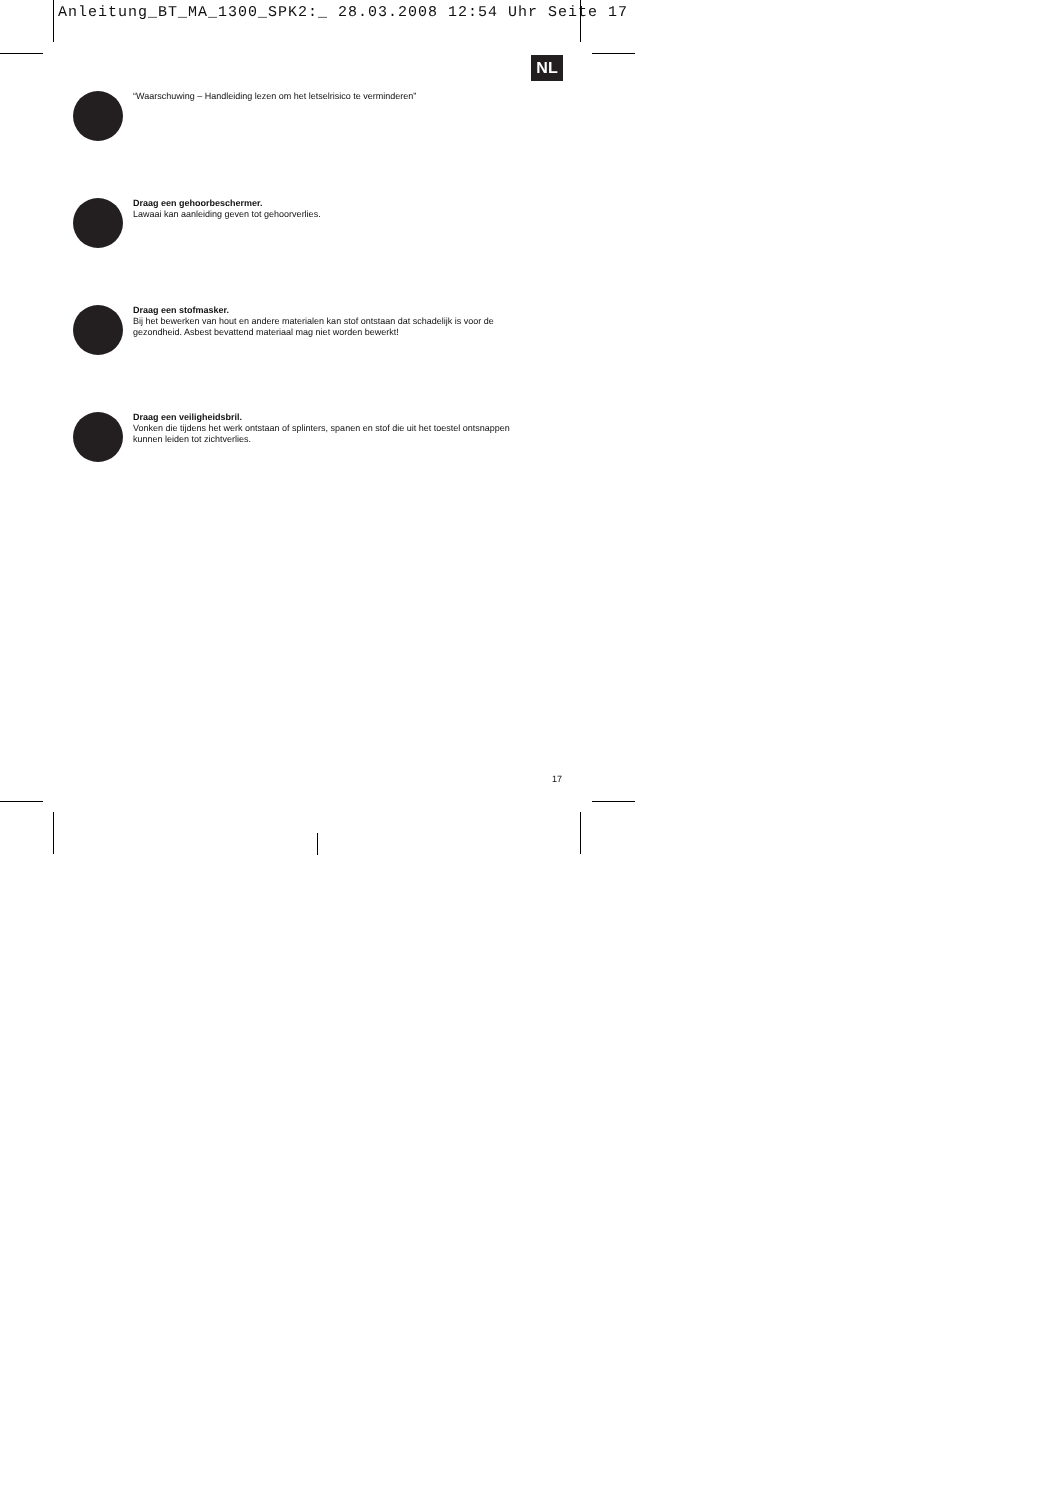Anleitung_BT_MA_1300_SPK2:_ 28.03.2008 12:54 Uhr Seite 17
NL
“Waarschuwing – Handleiding lezen om het letselrisico te verminderen”
Draag een gehoorbeschermer.
Lawaai kan aanleiding geven tot gehoorverlies.
Draag een stofmasker.
Bij het bewerken van hout en andere materialen kan stof ontstaan dat schadelijk is voor de
gezondheid. Asbest bevattend materiaal mag niet worden bewerkt!
Draag een veiligheidsbril.
Vonken die tijdens het werk ontstaan of splinters, spanen en stof die uit het toestel ontsnappen
kunnen leiden tot zichtverlies.
17